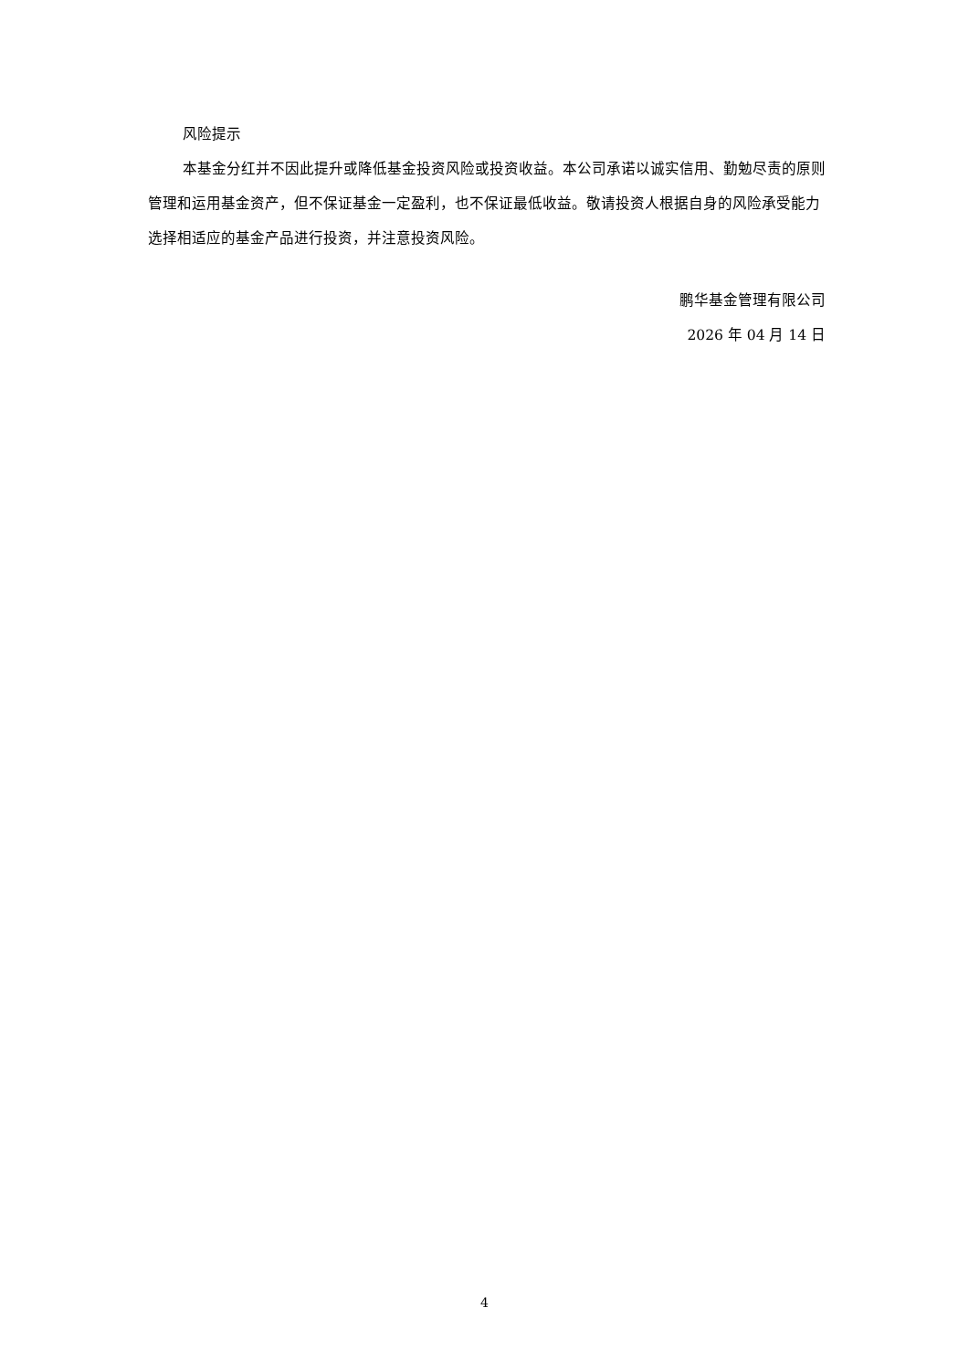风险提示
本基金分红并不因此提升或降低基金投资风险或投资收益。本公司承诺以诚实信用、勤勉尽责的原则管理和运用基金资产，但不保证基金一定盈利，也不保证最低收益。敬请投资人根据自身的风险承受能力选择相适应的基金产品进行投资，并注意投资风险。
鹏华基金管理有限公司
2026 年 04 月 14 日
4